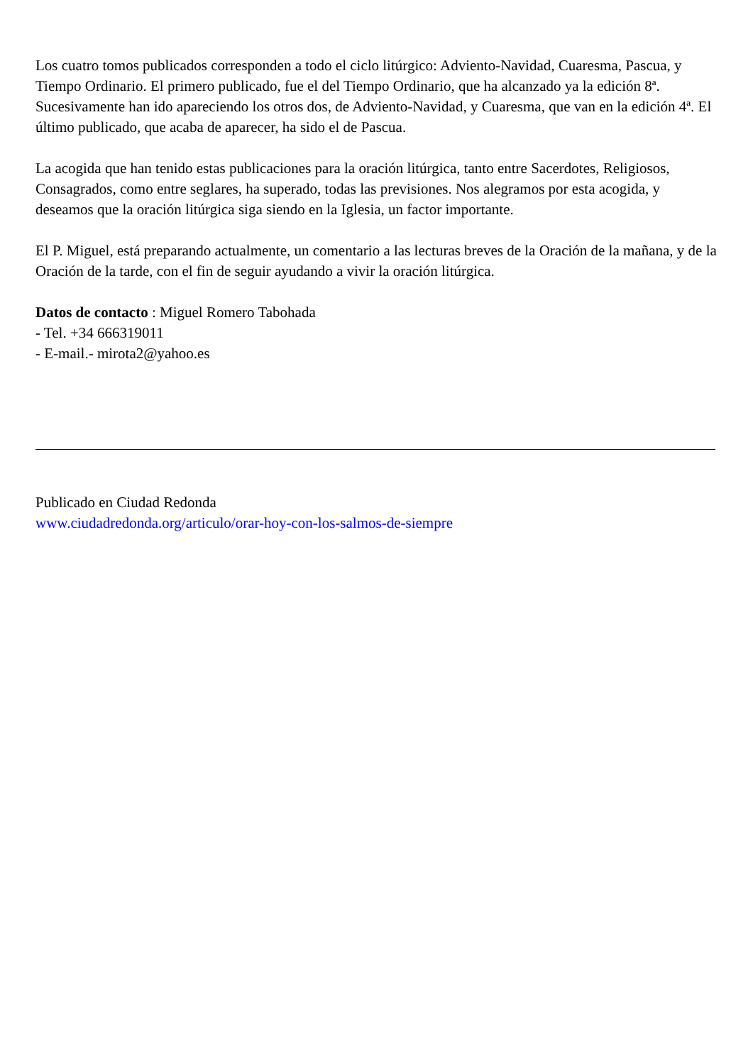Los cuatro tomos publicados corresponden a todo el ciclo litúrgico: Adviento-Navidad, Cuaresma, Pascua, y Tiempo Ordinario. El primero publicado, fue el del Tiempo Ordinario, que ha alcanzado ya la edición 8ª. Sucesivamente han ido apareciendo los otros dos, de Adviento-Navidad, y Cuaresma, que van en la edición 4ª. El último publicado, que acaba de aparecer, ha sido el de Pascua.
La acogida que han tenido estas publicaciones para la oración litúrgica, tanto entre Sacerdotes, Religiosos, Consagrados, como entre seglares, ha superado, todas las previsiones. Nos alegramos por esta acogida, y deseamos que la oración litúrgica siga siendo en la Iglesia, un factor importante.
El P. Miguel, está preparando actualmente, un comentario a las lecturas breves de la Oración de la mañana, y de la Oración de la tarde, con el fin de seguir ayudando a vivir la oración litúrgica.
Datos de contacto : Miguel Romero Tabohada
- Tel. +34 666319011
- E-mail.- mirota2@yahoo.es
Publicado en Ciudad Redonda
www.ciudadredonda.org/articulo/orar-hoy-con-los-salmos-de-siempre